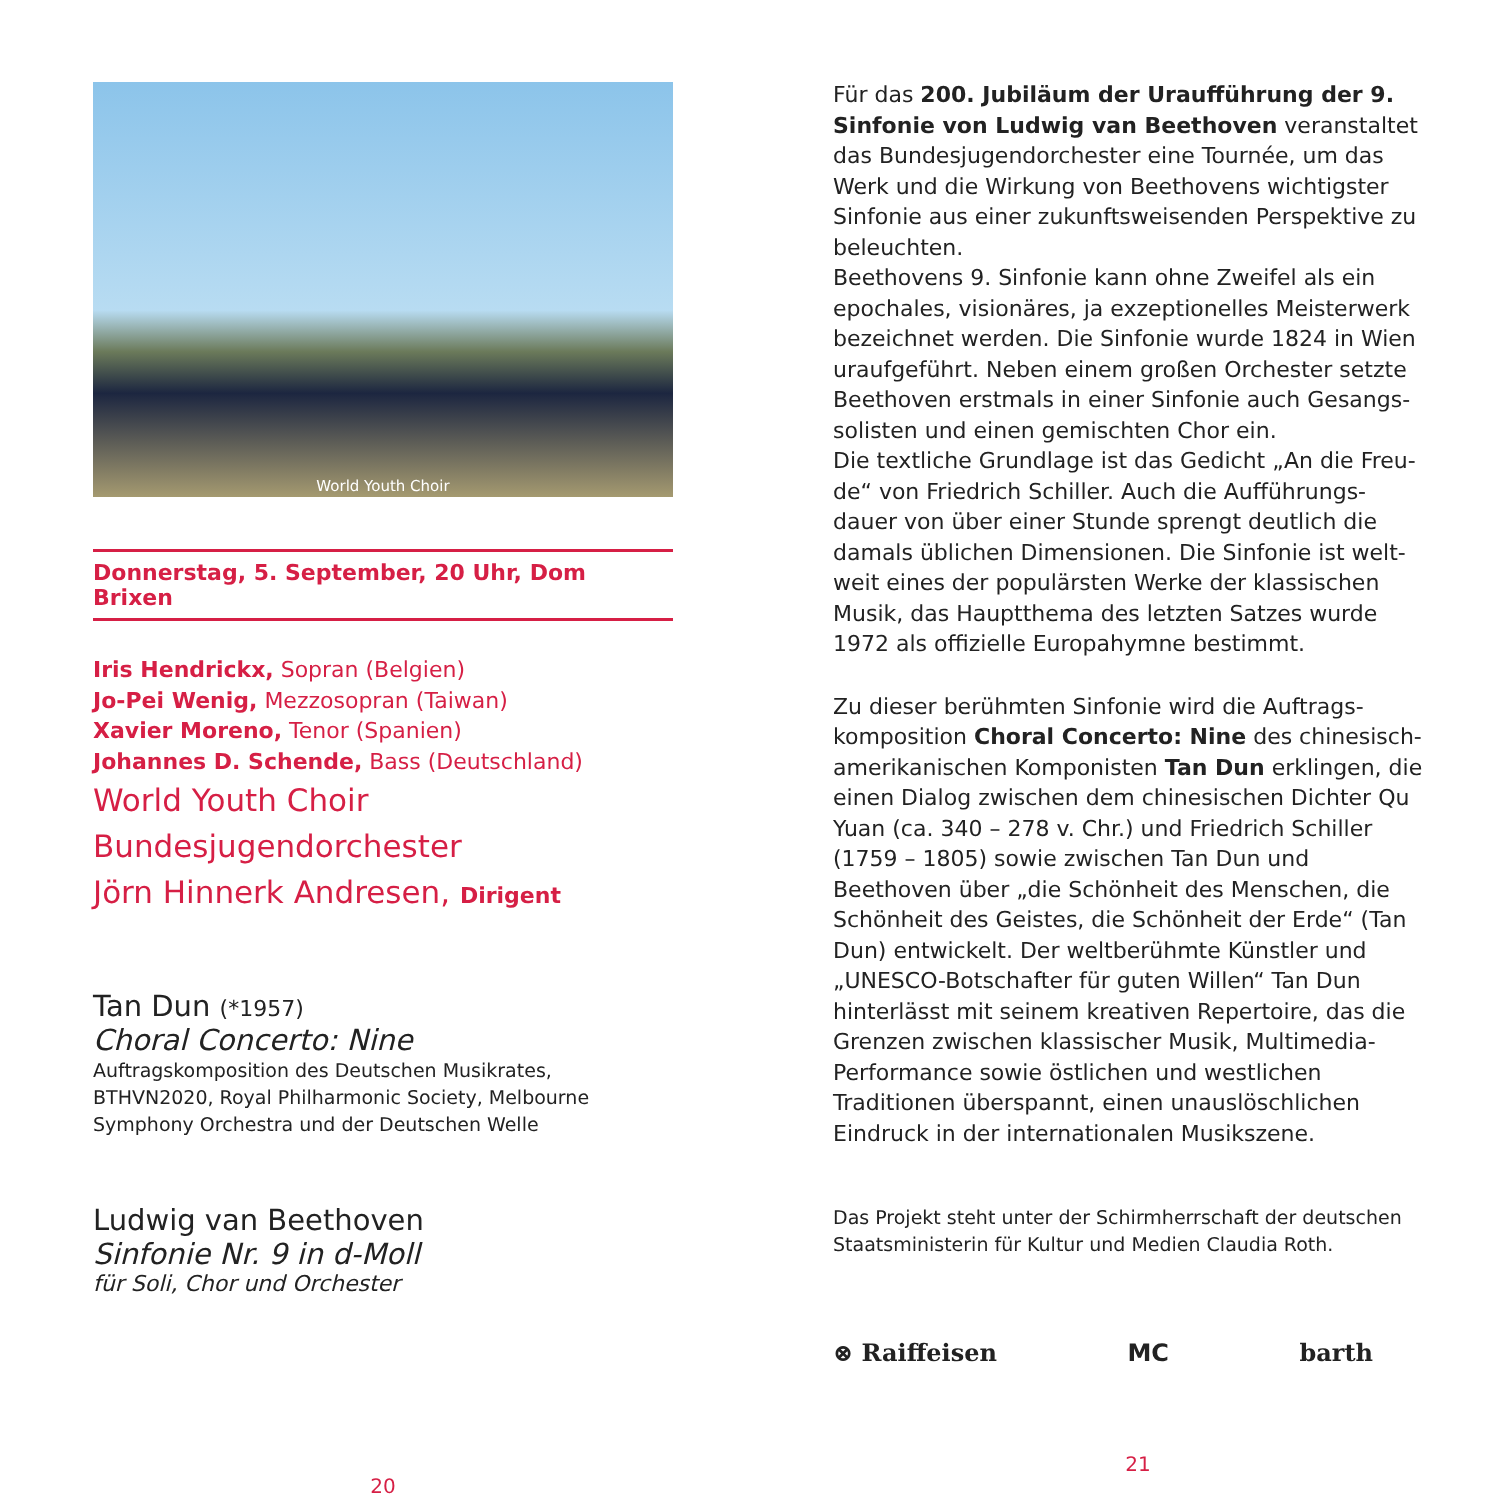World Youth Choir
Donnerstag, 5. September, 20 Uhr, Dom Brixen
Iris Hendrickx, Sopran (Belgien)
Jo-Pei Wenig, Mezzosopran (Taiwan)
Xavier Moreno, Tenor (Spanien)
Johannes D. Schende, Bass (Deutschland)
World Youth Choir
Bundesjugendorchester
Jörn Hinnerk Andresen, Dirigent
Tan Dun (*1957)
Choral Concerto: Nine
Auftragskomposition des Deutschen Musikrates, BTHVN2020, Royal Philharmonic Society, Melbourne Symphony Orchestra und der Deutschen Welle
Ludwig van Beethoven
Sinfonie Nr. 9 in d-Moll
für Soli, Chor und Orchester
20
Für das 200. Jubiläum der Uraufführung der 9. Sinfonie von Ludwig van Beethoven veranstaltet das Bundesjugendorchester eine Tournée, um das Werk und die Wirkung von Beethovens wichtigster Sinfonie aus einer zukunftsweisenden Perspektive zu beleuchten.
Beethovens 9. Sinfonie kann ohne Zweifel als ein epochales, visionäres, ja exzeptionelles Meisterwerk bezeichnet werden. Die Sinfonie wurde 1824 in Wien uraufgeführt. Neben einem großen Orchester setzte Beethoven erstmals in einer Sinfonie auch Gesangs-solisten und einen gemischten Chor ein.
Die textliche Grundlage ist das Gedicht „An die Freu-de“ von Friedrich Schiller. Auch die Aufführungs-dauer von über einer Stunde sprengt deutlich die damals üblichen Dimensionen. Die Sinfonie ist welt-weit eines der populärsten Werke der klassischen Musik, das Hauptthema des letzten Satzes wurde 1972 als offizielle Europahymne bestimmt.
Zu dieser berühmten Sinfonie wird die Auftrags-komposition Choral Concerto: Nine des chinesisch-amerikanischen Komponisten Tan Dun erklingen, die einen Dialog zwischen dem chinesischen Dichter Qu Yuan (ca. 340 – 278 v. Chr.) und Friedrich Schiller (1759 – 1805) sowie zwischen Tan Dun und Beethoven über „die Schönheit des Menschen, die Schönheit des Geistes, die Schönheit der Erde“ (Tan Dun) entwickelt. Der weltberühmte Künstler und „UNESCO-Botschafter für guten Willen“ Tan Dun hinterlässt mit seinem kreativen Repertoire, das die Grenzen zwischen klassischer Musik, Multimedia-Performance sowie östlichen und westlichen Traditionen überspannt, einen unauslöschlichen Eindruck in der internationalen Musikszene.
Das Projekt steht unter der Schirmherrschaft der deutschen Staatsministerin für Kultur und Medien Claudia Roth.
⊗ Raiffeisen MC barth
21